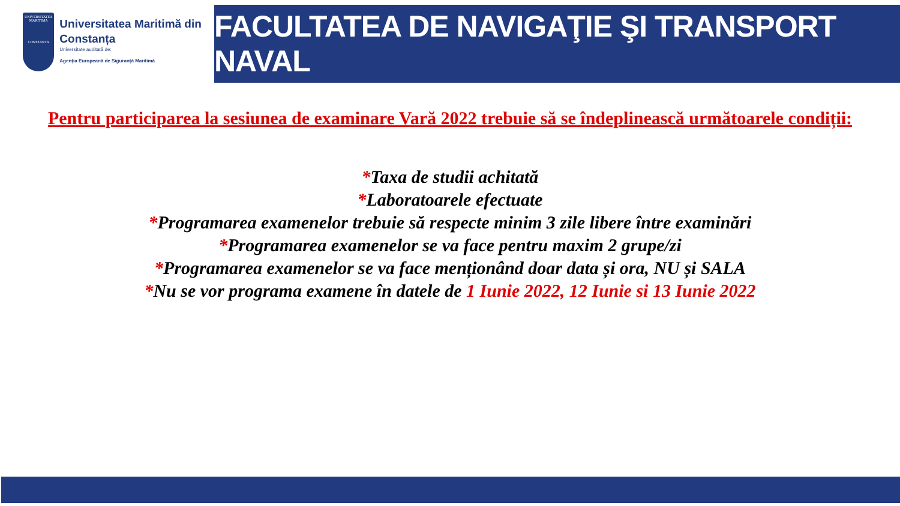UNIVERSITATEA MARITIMA
CONSTANTA
Universitatea Maritimă din Constanța
Universitate auditată de:
Agenția Europeană de Siguranță Maritimă
FACULTATEA DE NAVIGAŢIE ŞI TRANSPORT NAVAL
Pentru participarea la sesiunea de examinare Vară 2022 trebuie să se îndeplinească următoarele condiții:
*Taxa de studii achitată
*Laboratoarele efectuate
*Programarea examenelor trebuie să respecte minim 3 zile libere între examinări
*Programarea examenelor se va face pentru maxim 2 grupe/zi
*Programarea examenelor se va face menționând doar data și ora, NU și SALA
*Nu se vor programa examene în datele de 1 Iunie 2022, 12 Iunie si 13 Iunie 2022